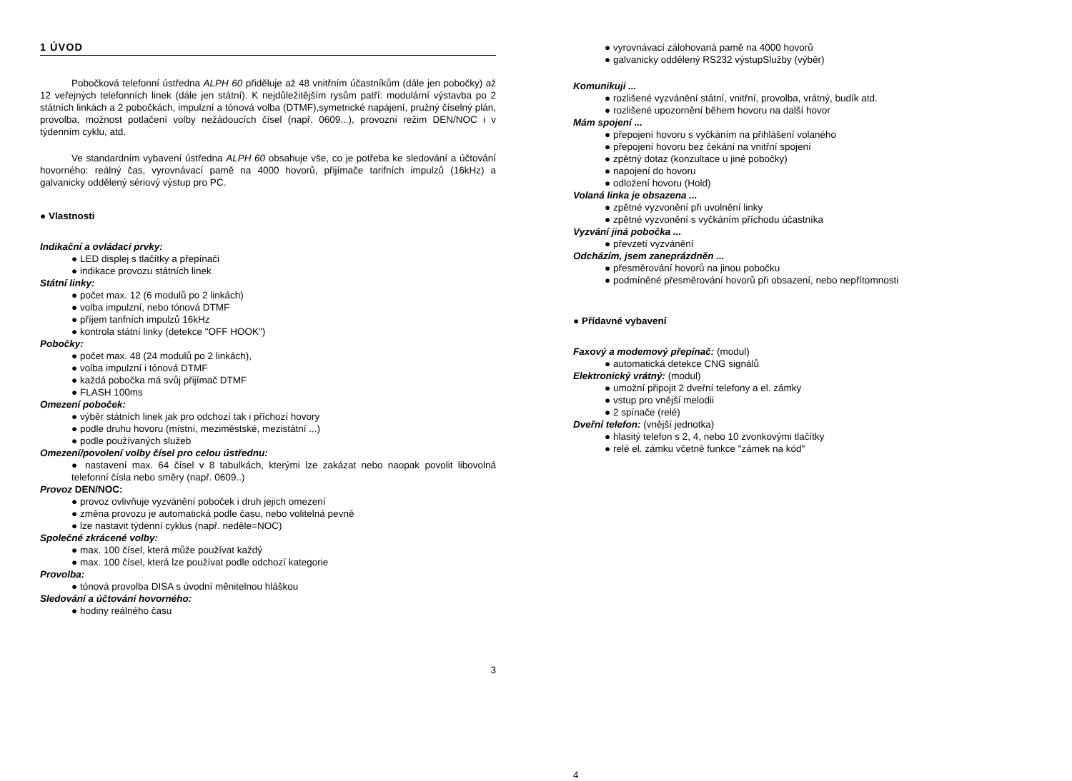1 ÚVOD
Pobočková telefonní ústředna ALPH 60 přiděluje až 48 vnitřním účastníkům (dále jen pobočky) až 12 veřejných telefonních linek (dále jen státní). K nejdůležitějším rysům patří: modulární výstavba po 2 státních linkách a 2 pobočkách, impulzní a tónová volba (DTMF),symetrické napájení, pružný číselný plán, provolba, možnost potlačení volby nežádoucích čísel (např. 0609...), provozní režim DEN/NOC i v týdenním cyklu, atd.
Ve standardním vybavení ústředna ALPH 60 obsahuje vše, co je potřeba ke sledování a účtování hovorného: reálný čas, vyrovnávací pamě na 4000 hovorů, přijímače tarifních impulzů (16kHz) a galvanicky oddělený sériový výstup pro PC.
● Vlastnosti
Indikační a ovládací prvky:
● LED displej s tlačítky a přepínači
● indikace provozu státních linek
Státní linky:
● počet max. 12 (6 modulů po 2 linkách)
● volba impulzní, nebo tónová DTMF
● příjem tarifních impulzů 16kHz
● kontrola státní linky (detekce "OFF HOOK")
Pobočky:
● počet max. 48 (24 modulů po 2 linkách),
● volba impulzní i tónová DTMF
● každá pobočka má svůj přijímač DTMF
● FLASH 100ms
Omezení poboček:
● výběr státních linek jak pro odchozí tak i příchozí hovory
● podle druhu hovoru (místní, meziměstské, mezistátní ...)
● podle používaných služeb
Omezení/povolení volby čísel pro celou ústřednu:
● nastavení max. 64 čísel v 8 tabulkách, kterými lze zakázat nebo naopak povolit libovolná telefonní čísla nebo směry (např. 0609..)
Provoz DEN/NOC:
● provoz ovlivňuje vyzvánění poboček i druh jejich omezení
● změna provozu je automatická podle času, nebo volitelná pevně
● lze nastavit týdenní cyklus (např. neděle=NOC)
Společné zkrácené volby:
● max. 100 čísel, která může používat každý
● max. 100 čísel, která lze používat podle odchozí kategorie
Provolba:
● tónová provolba DISA s úvodní měnitelnou hláškou
Sledování a účtování hovorného:
● hodiny reálného času
3
● vyrovnávací zálohovaná pamě na 4000 hovorů
● galvanicky oddělený RS232 výstupSlužby (výběr)
Komunikuji ...
● rozlišené vyzvánění státní, vnitřní, provolba, vrátný, budík atd.
● rozlišené upozornění během hovoru na další hovor
Mám spojení ...
● přepojení hovoru s vyčkáním na přihlášení volaného
● přepojení hovoru bez čekání na vnitřní spojení
● zpětný dotaz (konzultace u jiné pobočky)
● napojení do hovoru
● odložení hovoru (Hold)
Volaná linka je obsazena ...
● zpětné vyzvonění při uvolnění linky
● zpětné vyzvonění s vyčkáním příchodu účastníka
Vyzvání jiná pobočka ...
● převzetí vyzvánění
Odcházím, jsem zaneprázdněn ...
● přesměrování hovorů na jinou pobočku
● podmíněné přesměrování hovorů při obsazení, nebo nepřítomnosti
● Přídavné vybavení
Faxový a modemový přepínač: (modul)
● automatická detekce CNG signálů
Elektronický vrátný: (modul)
● umožní připojit 2 dveřní telefony a el. zámky
● vstup pro vnější melodii
● 2 spínače (relé)
Dveřní telefon: (vnější jednotka)
● hlasitý telefon s 2, 4, nebo 10 zvonkovými tlačítky
● relé el. zámku včetně funkce "zámek na kód"
4